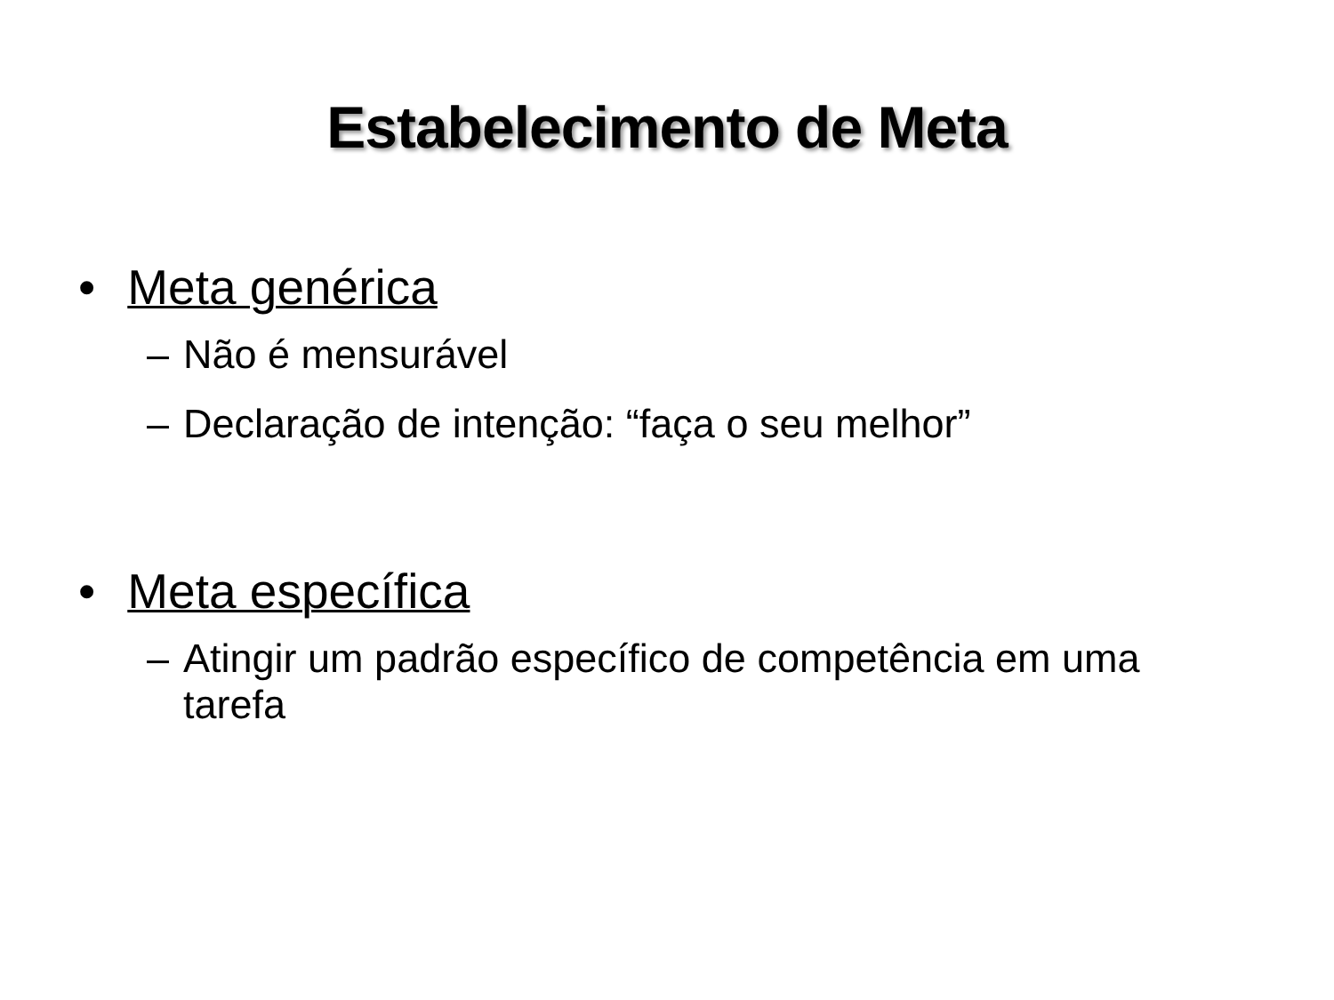Estabelecimento de Meta
• Meta genérica
– Não é mensurável
– Declaração de intenção: “faça o seu melhor”
• Meta específica
– Atingir um padrão específico de competência em uma tarefa